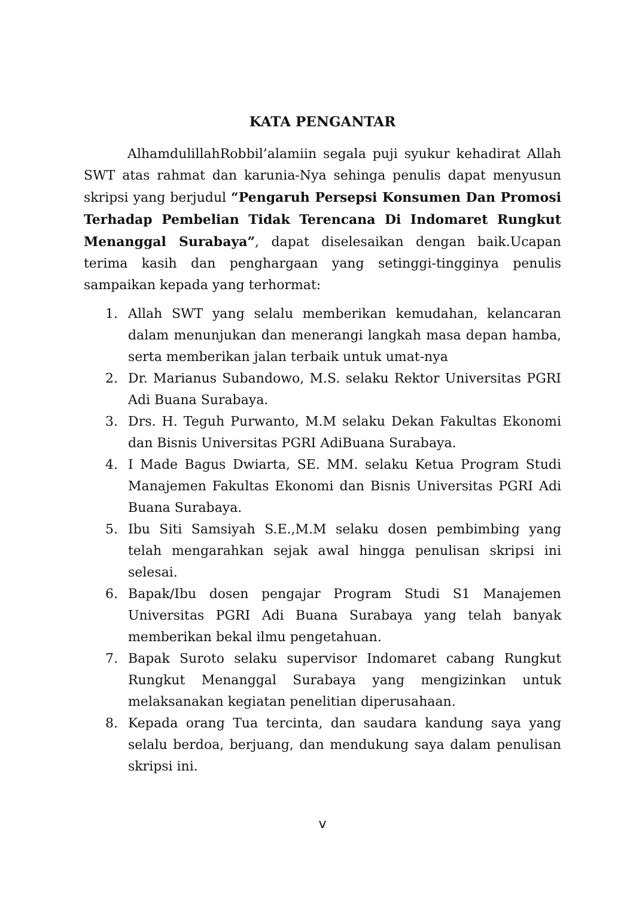KATA PENGANTAR
AlhamdulillahRobbil’alamiin segala puji syukur kehadirat Allah SWT atas rahmat dan karunia-Nya sehinga penulis dapat menyusun skripsi yang berjudul “Pengaruh Persepsi Konsumen Dan Promosi Terhadap Pembelian Tidak Terencana Di Indomaret Rungkut Menanggal Surabaya”, dapat diselesaikan dengan baik.Ucapan terima kasih dan penghargaan yang setinggi-tingginya penulis sampaikan kepada yang terhormat:
1. Allah SWT yang selalu memberikan kemudahan, kelancaran dalam menunjukan dan menerangi langkah masa depan hamba, serta memberikan jalan terbaik untuk umat-nya
2. Dr. Marianus Subandowo, M.S. selaku Rektor Universitas PGRI Adi Buana Surabaya.
3. Drs. H. Teguh Purwanto, M.M selaku Dekan Fakultas Ekonomi dan Bisnis Universitas PGRI AdiBuana Surabaya.
4. I Made Bagus Dwiarta, SE. MM. selaku Ketua Program Studi Manajemen Fakultas Ekonomi dan Bisnis Universitas PGRI Adi Buana Surabaya.
5. Ibu Siti Samsiyah S.E.,M.M selaku dosen pembimbing yang telah mengarahkan sejak awal hingga penulisan skripsi ini selesai.
6. Bapak/Ibu dosen pengajar Program Studi S1 Manajemen Universitas PGRI Adi Buana Surabaya yang telah banyak memberikan bekal ilmu pengetahuan.
7. Bapak Suroto selaku supervisor Indomaret cabang Rungkut Rungkut Menanggal Surabaya yang mengizinkan untuk melaksanakan kegiatan penelitian diperusahaan.
8. Kepada orang Tua tercinta, dan saudara kandung saya yang selalu berdoa, berjuang, dan mendukung saya dalam penulisan skripsi ini.
v